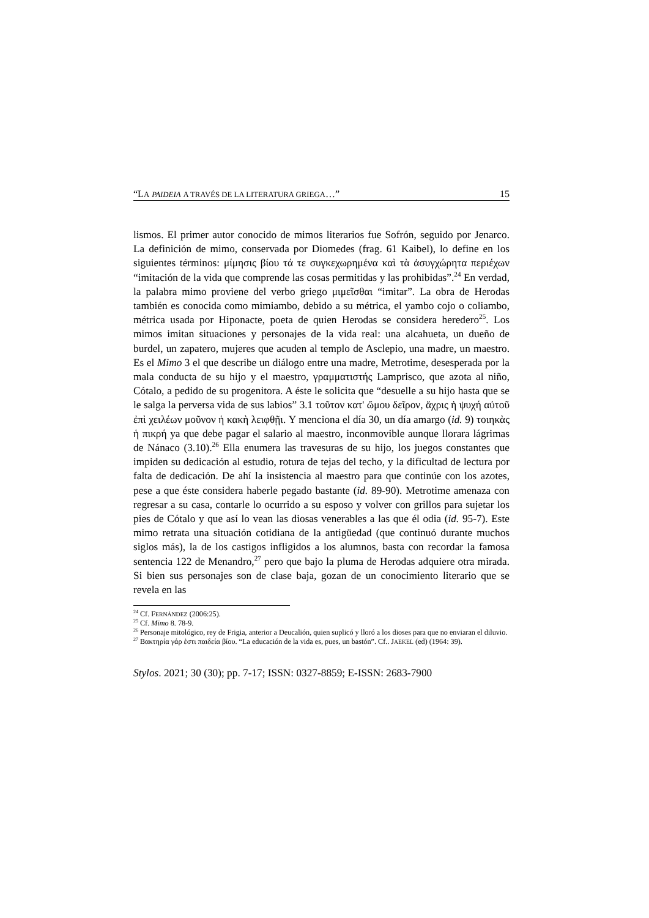“LA PAIDEIA A TRAVÉS DE LA LITERATURA GRIEGA…” 15
lismos. El primer autor conocido de mimos literarios fue Sofrón, seguido por Jenarco. La definición de mimo, conservada por Diomedes (frag. 61 Kaibel), lo define en los siguientes términos: μίμησις βίου τά τε συγκεχωρημένα καὶ τὰ ἀσυγχώρητα περιέχων “imitación de la vida que comprende las cosas permitidas y las prohibidas”.<sup>24</sup> En verdad, la palabra mimo proviene del verbo griego μιμεῖσθαι “imitar”. La obra de Herodas también es conocida como mimiambo, debido a su métrica, el yambo cojo o coliambo, métrica usada por Hiponacte, poeta de quien Herodas se considera heredero<sup>25</sup>. Los mimos imitan situaciones y personajes de la vida real: una alcahueta, un dueño de burdel, un zapatero, mujeres que acuden al templo de Asclepio, una madre, un maestro. Es el Mimo 3 el que describe un diálogo entre una madre, Metrotime, desesperada por la mala conducta de su hijo y el maestro, γραμματιστής Lamprisco, que azota al niño, Cótalo, a pedido de su progenitora. A éste le solicita que “desuelle a su hijo hasta que se le salga la perversa vida de sus labios” 3.1 τοῦτον κατ' ὤμου δεῖρον, ἄχρις ἡ ψυχή αὐτοῦ ἐπὶ χειλέων μοῦνον ἡ κακὴ λειφθῇι. Y menciona el día 30, un día amargo (id. 9) τοιηκὰς ἡ πικρή ya que debe pagar el salario al maestro, inconmovible aunque llorara lágrimas de Nánaco (3.10).<sup>26</sup> Ella enumera las travesuras de su hijo, los juegos constantes que impiden su dedicación al estudio, rotura de tejas del techo, y la dificultad de lectura por falta de dedicación. De ahí la insistencia al maestro para que continúe con los azotes, pese a que éste considera haberle pegado bastante (id. 89-90). Metrotime amenaza con regresar a su casa, contarle lo ocurrido a su esposo y volver con grillos para sujetar los pies de Cótalo y que así lo vean las diosas venerables a las que él odia (id. 95-7). Este mimo retrata una situación cotidiana de la antigüedad (que continuó durante muchos siglos más), la de los castigos infligidos a los alumnos, basta con recordar la famosa sentencia 122 de Menandro,<sup>27</sup> pero que bajo la pluma de Herodas adquiere otra mirada. Si bien sus personajes son de clase baja, gozan de un conocimiento literario que se revela en las
<sup>24</sup> Cf. FERNÁNDEZ (2006:25).
<sup>25</sup> Cf. Mimo 8. 78-9.
<sup>26</sup> Personaje mitológico, rey de Frigia, anterior a Deucalión, quien suplicó y lloró a los dioses para que no enviaran el diluvio.
<sup>27</sup> Βακτηρία γάρ ἐστι παιδεία βίου. “La educación de la vida es, pues, un bastón”. Cf.. JAEKEL (ed) (1964: 39).
Stylos. 2021; 30 (30); pp. 7-17; ISSN: 0327-8859; E-ISSN: 2683-7900